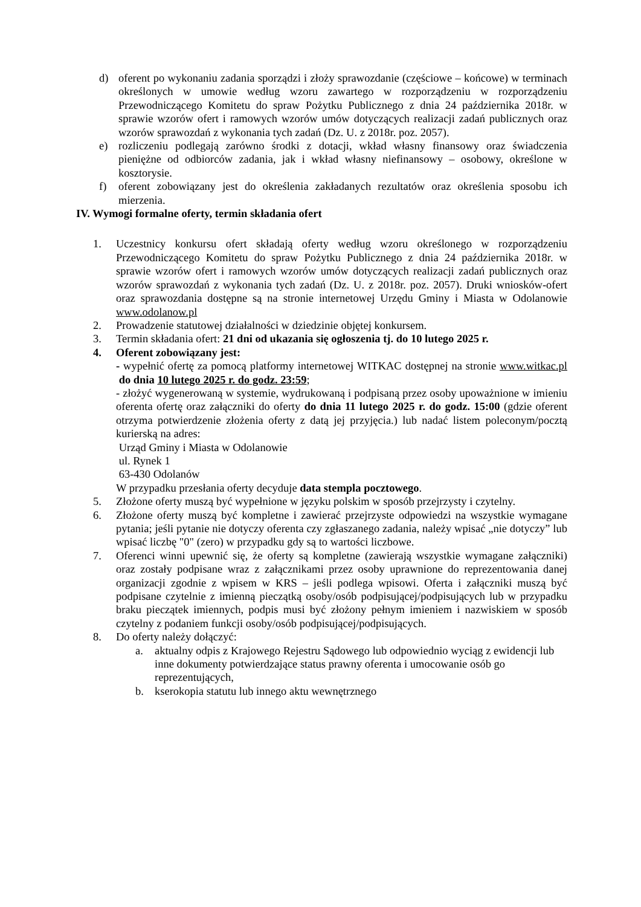d) oferent po wykonaniu zadania sporządzi i złoży sprawozdanie (częściowe – końcowe) w terminach określonych w umowie według wzoru zawartego w rozporządzeniu w rozporządzeniu Przewodniczącego Komitetu do spraw Pożytku Publicznego z dnia 24 października 2018r. w sprawie wzorów ofert i ramowych wzorów umów dotyczących realizacji zadań publicznych oraz wzorów sprawozdań z wykonania tych zadań (Dz. U. z 2018r. poz. 2057).
e) rozliczeniu podlegają zarówno środki z dotacji, wkład własny finansowy oraz świadczenia pieniężne od odbiorców zadania, jak i wkład własny niefinansowy – osobowy, określone w kosztorysie.
f) oferent zobowiązany jest do określenia zakładanych rezultatów oraz określenia sposobu ich mierzenia.
IV. Wymogi formalne oferty, termin składania ofert
1. Uczestnicy konkursu ofert składają oferty według wzoru określonego w rozporządzeniu Przewodniczącego Komitetu do spraw Pożytku Publicznego z dnia 24 października 2018r. w sprawie wzorów ofert i ramowych wzorów umów dotyczących realizacji zadań publicznych oraz wzorów sprawozdań z wykonania tych zadań (Dz. U. z 2018r. poz. 2057). Druki wniosków-ofert oraz sprawozdania dostępne są na stronie internetowej Urzędu Gminy i Miasta w Odolanowie www.odolanow.pl
2. Prowadzenie statutowej działalności w dziedzinie objętej konkursem.
3. Termin składania ofert: 21 dni od ukazania się ogłoszenia tj. do 10 lutego 2025 r.
4. Oferent zobowiązany jest:
- wypełnić ofertę za pomocą platformy internetowej WITKAC dostępnej na stronie www.witkac.pl do dnia 10 lutego 2025 r. do godz. 23:59;
- złożyć wygenerowaną w systemie, wydrukowaną i podpisaną przez osoby upoważnione w imieniu oferenta ofertę oraz załączniki do oferty do dnia 11 lutego 2025 r. do godz. 15:00 (gdzie oferent otrzyma potwierdzenie złożenia oferty z datą jej przyjęcia.) lub nadać listem poleconym/pocztą kurierską na adres:
Urząd Gminy i Miasta w Odolanowie
ul. Rynek 1
63-430 Odolanów
W przypadku przesłania oferty decyduje data stempla pocztowego.
5. Złożone oferty muszą być wypełnione w języku polskim w sposób przejrzysty i czytelny.
6. Złożone oferty muszą być kompletne i zawierać przejrzyste odpowiedzi na wszystkie wymagane pytania; jeśli pytanie nie dotyczy oferenta czy zgłaszanego zadania, należy wpisać „nie dotyczy” lub wpisać liczbę "0" (zero) w przypadku gdy są to wartości liczbowe.
7. Oferenci winni upewnić się, że oferty są kompletne (zawierają wszystkie wymagane załączniki) oraz zostały podpisane wraz z załącznikami przez osoby uprawnione do reprezentowania danej organizacji zgodnie z wpisem w KRS – jeśli podlega wpisowi. Oferta i załączniki muszą być podpisane czytelnie z imienną pieczątką osoby/osób podpisującej/podpisujących lub w przypadku braku pieczątek imiennych, podpis musi być złożony pełnym imieniem i nazwiskiem w sposób czytelny z podaniem funkcji osoby/osób podpisującej/podpisujących.
8. Do oferty należy dołączyć:
a. aktualny odpis z Krajowego Rejestru Sądowego lub odpowiednio wyciąg z ewidencji lub inne dokumenty potwierdzające status prawny oferenta i umocowanie osób go reprezentujących,
b. kserokopia statutu lub innego aktu wewnętrznego